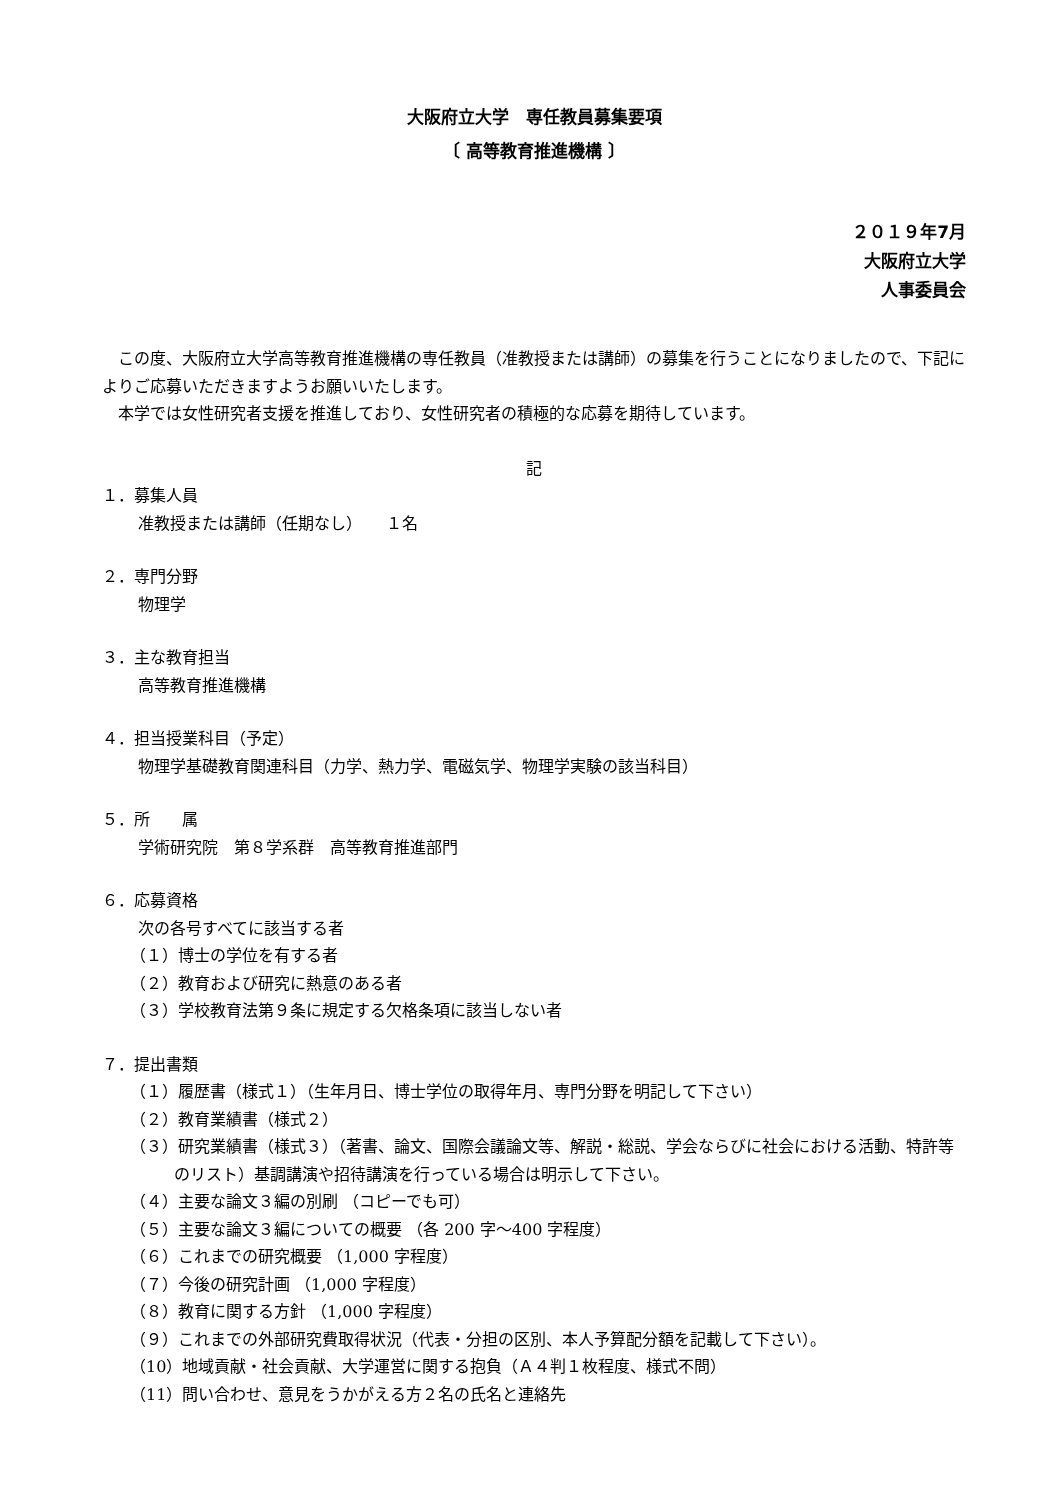大阪府立大学　専任教員募集要項
〔 高等教育推進機構 〕
２０１９年7月
大阪府立大学
人事委員会
この度、大阪府立大学高等教育推進機構の専任教員（准教授または講師）の募集を行うことになりましたので、下記によりご応募いただきますようお願いいたします。
本学では女性研究者支援を推進しており、女性研究者の積極的な応募を期待しています。
記
１．募集人員
准教授または講師（任期なし）　　１名
２．専門分野
物理学
３．主な教育担当
高等教育推進機構
４．担当授業科目（予定）
物理学基礎教育関連科目（力学、熱力学、電磁気学、物理学実験の該当科目）
５．所　　属
学術研究院　第８学系群　高等教育推進部門
６．応募資格
次の各号すべてに該当する者
（１）博士の学位を有する者
（２）教育および研究に熱意のある者
（３）学校教育法第９条に規定する欠格条項に該当しない者
７．提出書類
（１）履歴書（様式１）（生年月日、博士学位の取得年月、専門分野を明記して下さい）
（２）教育業績書（様式２）
（３）研究業績書（様式３）（著書、論文、国際会議論文等、解説・総説、学会ならびに社会における活動、特許等のリスト）基調講演や招待講演を行っている場合は明示して下さい。
（４）主要な論文３編の別刷 （コピーでも可）
（５）主要な論文３編についての概要 （各 200 字～400 字程度）
（６）これまでの研究概要 （1,000 字程度）
（７）今後の研究計画 （1,000 字程度）
（８）教育に関する方針 （1,000 字程度）
（９）これまでの外部研究費取得状況（代表・分担の区別、本人予算配分額を記載して下さい）。
（10）地域貢献・社会貢献、大学運営に関する抱負（Ａ４判１枚程度、様式不問）
（11）問い合わせ、意見をうかがえる方２名の氏名と連絡先